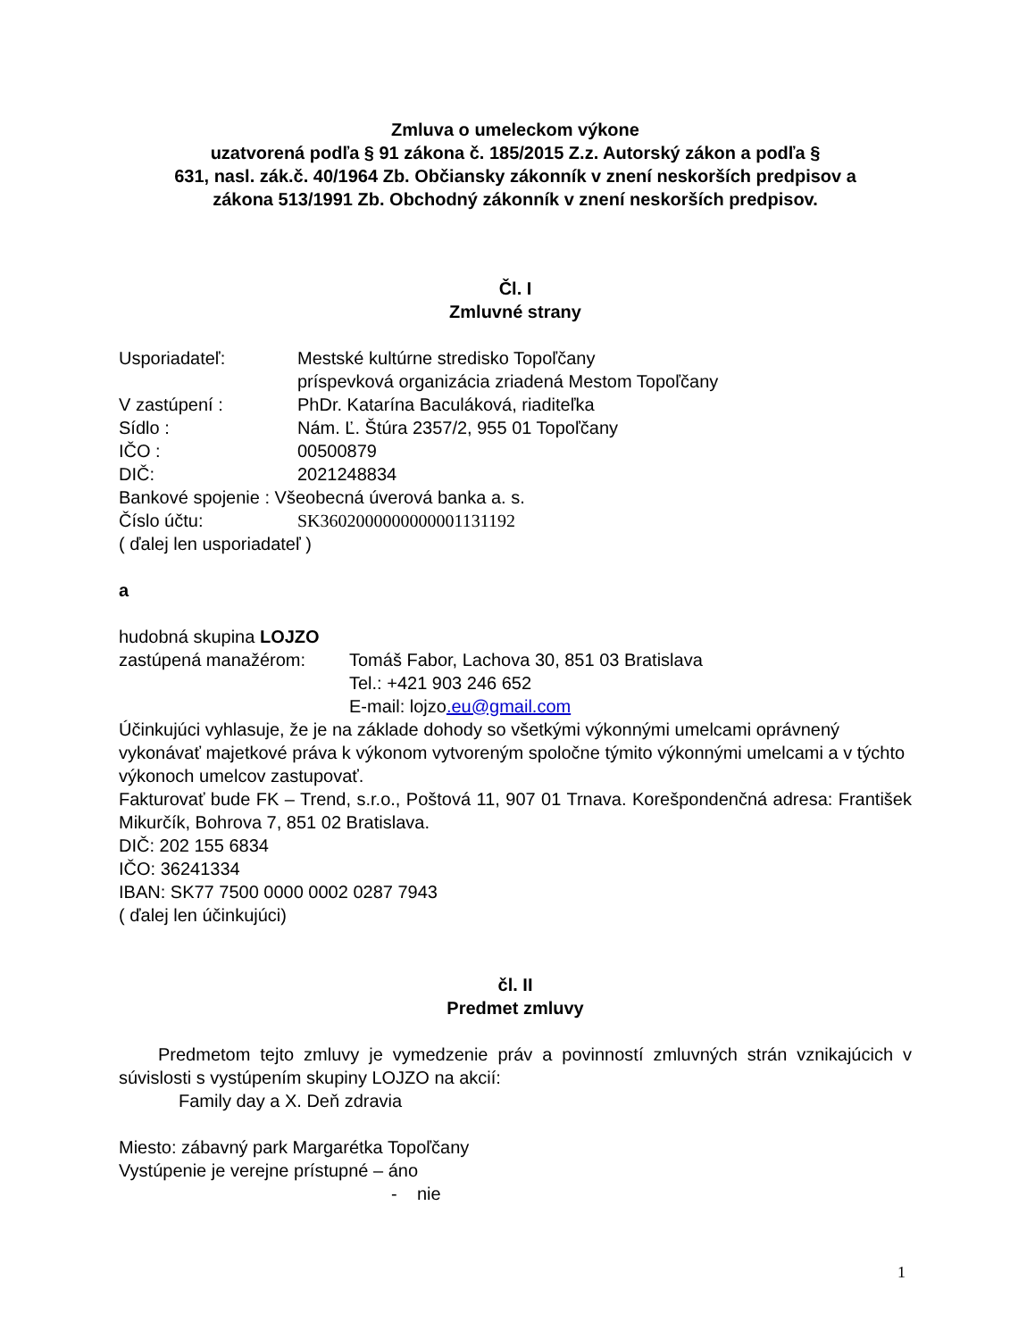Zmluva o umeleckom výkone
uzatvorená podľa § 91 zákona č. 185/2015 Z.z. Autorský zákon a podľa §
631, nasl. zák.č. 40/1964 Zb. Občiansky zákonník v znení neskorších predpisov a
zákona 513/1991 Zb. Obchodný zákonník v znení neskorších predpisov.
Čl. I
Zmluvné strany
Usporiadateľ: Mestské kultúrne stredisko Topoľčany
príspevková organizácia zriadená Mestom Topoľčany
V zastúpení : PhDr. Katarína Baculáková, riaditeľka
Sídlo : Nám. Ľ. Štúra 2357/2, 955 01 Topoľčany
IČO : 00500879
DIČ: 2021248834
Bankové spojenie : Všeobecná úverová banka a. s.
Číslo účtu: SK3602000000000001131192
( ďalej len usporiadateľ )
a
hudobná skupina LOJZO
zastúpená manažérom: Tomáš Fabor, Lachova 30, 851 03 Bratislava
Tel.: +421 903 246 652
E-mail: lojzo.eu@gmail.com
Účinkujúci vyhlasuje, že je na základe dohody so všetkými výkonnými umelcami oprávnený vykonávať majetkové práva k výkonom vytvoreným spoločne týmito výkonnými umelcami a v týchto výkonoch umelcov zastupovať.
Fakturovať bude FK – Trend, s.r.o., Poštová 11, 907 01 Trnava. Korešpondenčná adresa: František Mikurčík, Bohrova 7, 851 02 Bratislava.
DIČ: 202 155 6834
IČO: 36241334
IBAN: SK77 7500 0000 0002 0287 7943
( ďalej len účinkujúci)
čl. II
Predmet zmluvy
Predmetom tejto zmluvy je vymedzenie práv a povinností zmluvných strán vznikajúcich v súvislosti s vystúpením skupiny LOJZO na akcií:
Family day a X. Deň zdravia
Miesto: zábavný park Margarétka Topoľčany
Vystúpenie je verejne prístupné – áno
- nie
1